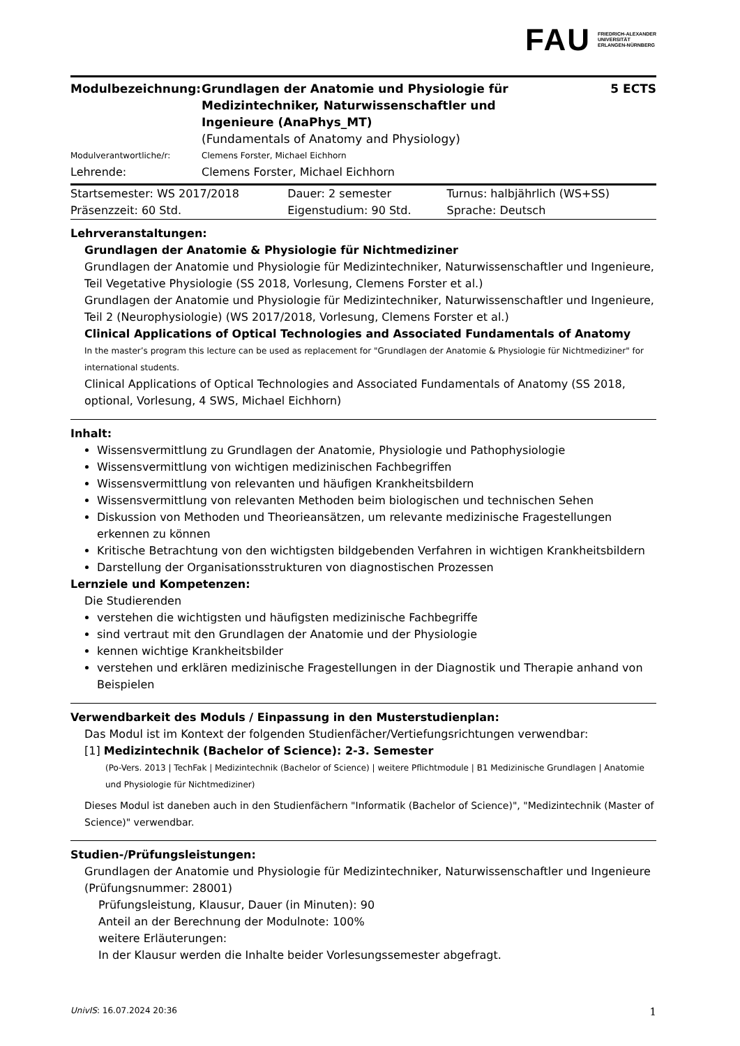FAU
FRIEDRICH-ALEXANDER
UNIVERSITÄT
ERLANGEN-NÜRNBERG
| Modulbezeichnung: | Grundlagen der Anatomie und Physiologie für Medizintechniker, Naturwissenschaftler und Ingenieure (AnaPhys_MT) (Fundamentals of Anatomy and Physiology) | 5 ECTS |
| Modulverantwortliche/r: | Clemens Forster, Michael Eichhorn | |
| Lehrende: | Clemens Forster, Michael Eichhorn | |
| Startsemester: WS 2017/2018 | Dauer: 2 semester | Turnus: halbjährlich (WS+SS) |
| Präsenzzeit: 60 Std. | Eigenstudium: 90 Std. | Sprache: Deutsch |
Lehrveranstaltungen:
Grundlagen der Anatomie & Physiologie für Nichtmediziner
Grundlagen der Anatomie und Physiologie für Medizintechniker, Naturwissenschaftler und Ingenieure, Teil Vegetative Physiologie (SS 2018, Vorlesung, Clemens Forster et al.)
Grundlagen der Anatomie und Physiologie für Medizintechniker, Naturwissenschaftler und Ingenieure, Teil 2 (Neurophysiologie) (WS 2017/2018, Vorlesung, Clemens Forster et al.)
Clinical Applications of Optical Technologies and Associated Fundamentals of Anatomy
In the master’s program this lecture can be used as replacement for "Grundlagen der Anatomie & Physiologie für Nichtmediziner" for international students.
Clinical Applications of Optical Technologies and Associated Fundamentals of Anatomy (SS 2018, optional, Vorlesung, 4 SWS, Michael Eichhorn)
Inhalt:
Wissensvermittlung zu Grundlagen der Anatomie, Physiologie und Pathophysiologie
Wissensvermittlung von wichtigen medizinischen Fachbegriffen
Wissensvermittlung von relevanten und häufigen Krankheitsbildern
Wissensvermittlung von relevanten Methoden beim biologischen und technischen Sehen
Diskussion von Methoden und Theorieansätzen, um relevante medizinische Fragestellungen erkennen zu können
Kritische Betrachtung von den wichtigsten bildgebenden Verfahren in wichtigen Krankheitsbildern
Darstellung der Organisationsstrukturen von diagnostischen Prozessen
Lernziele und Kompetenzen:
Die Studierenden
verstehen die wichtigsten und häufigsten medizinische Fachbegriffe
sind vertraut mit den Grundlagen der Anatomie und der Physiologie
kennen wichtige Krankheitsbilder
verstehen und erklären medizinische Fragestellungen in der Diagnostik und Therapie anhand von Beispielen
Verwendbarkeit des Moduls / Einpassung in den Musterstudienplan:
Das Modul ist im Kontext der folgenden Studienfächer/Vertiefungsrichtungen verwendbar:
[1] Medizintechnik (Bachelor of Science): 2-3. Semester
(Po-Vers. 2013 | TechFak | Medizintechnik (Bachelor of Science) | weitere Pflichtmodule | B1 Medizinische Grundlagen | Anatomie und Physiologie für Nichtmediziner)
Dieses Modul ist daneben auch in den Studienfächern "Informatik (Bachelor of Science)", "Medizintechnik (Master of Science)" verwendbar.
Studien-/Prüfungsleistungen:
Grundlagen der Anatomie und Physiologie für Medizintechniker, Naturwissenschaftler und Ingenieure (Prüfungsnummer: 28001)
Prüfungsleistung, Klausur, Dauer (in Minuten): 90
Anteil an der Berechnung der Modulnote: 100%
weitere Erläuterungen:
In der Klausur werden die Inhalte beider Vorlesungssemester abgefragt.
UnivIS: 16.07.2024 20:36 1